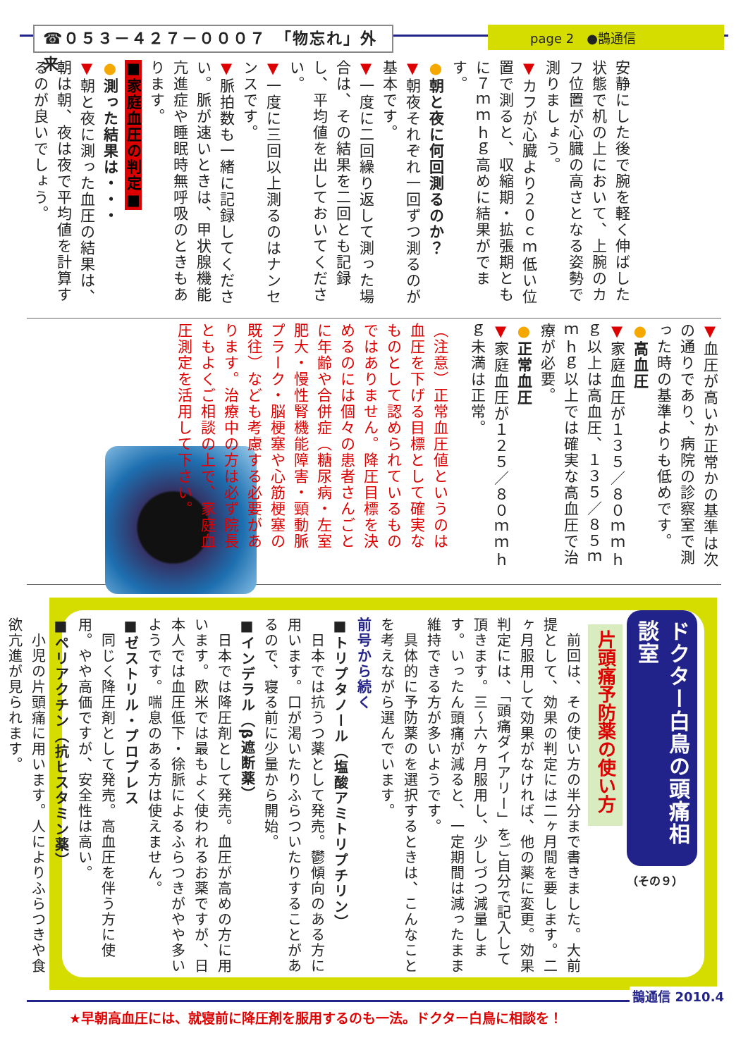☎０５３－４２７－０００７　「物忘れ」外来
page 2　●鵲通信
安静にした後で腕を軽く伸ばした状態で机の上において、上腕のカフ位置が心臓の高さとなる姿勢で測りましょう。
▼カフが心臓より２０ｃｍ低い位置で測ると、収縮期・拡張期ともに７ｍｍｈｇ高めに結果がでます。
●朝と夜に何回測るのか？
▼朝夜それぞれ一回ずつ測るのが基本です。
▼一度に二回繰り返して測った場合は、その結果を二回とも記録し、平均値を出しておいてください。
▼一度に三回以上測るのはナンセンスです。
▼脈拍数も一緒に記録してください。脈が速いときは、甲状腺機能亢進症や睡眠時無呼吸のときもあります。
■家庭血圧の判定■
●測った結果は・・・
▼朝と夜に測った血圧の結果は、朝は朝、夜は夜で平均値を計算するのが良いでしょう。
▼血圧が高いか正常かの基準は次の通りであり、病院の診察室で測った時の基準よりも低めです。
●高血圧
▼家庭血圧が１３５／８０ｍｍｈｇ以上は高血圧、１３５／８５ｍｍｈｇ以上では確実な高血圧で治療が必要。
●正常血圧
▼家庭血圧が１２５／８０ｍｍｈｇ未満は正常。
（注意）正常血圧値というのは血圧を下げる目標として確実なものとして認められているものではありません。降圧目標を決めるのには個々の患者さんごとに年齢や合併症（糖尿病・左室肥大・慢性腎機能障害・頸動脈プラーク・脳梗塞や心筋梗塞の既往）なども考慮する必要があります。治療中の方は必ず院長ともよくご相談の上で、家庭血圧測定を活用して下さい。
ドクター白鳥の頭痛相談室
（その９）
片頭痛予防薬の使い方
　前回は、その使い方の半分まで書きました。大前提として、効果の判定には二ヶ月間を要します。二ヶ月服用して効果がなければ、他の薬に変更。効果判定には、「頭痛ダイアリー」をご自分で記入して頂きます。三～六ヶ月服用し、少しづつ減量します。いったん頭痛が減ると、一定期間は減ったまま維持できる方が多いようです。
　具体的に予防薬のを選択するときは、こんなことを考えながら選んでいます。
前号から続く
■トリプタノール（塩酸アミトリプチリン）
　日本では抗うつ薬として発売。鬱傾向のある方に用います。口が渇いたりふらついたりすることがあるので、寝る前に少量から開始。
■インデラル（β遮断薬）
　日本では降圧剤として発売。血圧が高めの方に用います。欧米では最もよく使われるお薬ですが、日本人では血圧低下・徐脈によるふらつきがやや多いようです。喘息のある方は使えません。
■ゼストリル・プロプレス
　同じく降圧剤として発売。高血圧を伴う方に使用。やや高価ですが、安全性は高い。
■ペリアクチン（抗ヒスタミン薬）
　小児の片頭痛に用います。人によりふらつきや食欲亢進が見られます。
★早朝高血圧には、就寝前に降圧剤を服用するのも一法。ドクター白鳥に相談を！
鵲通信 2010.4